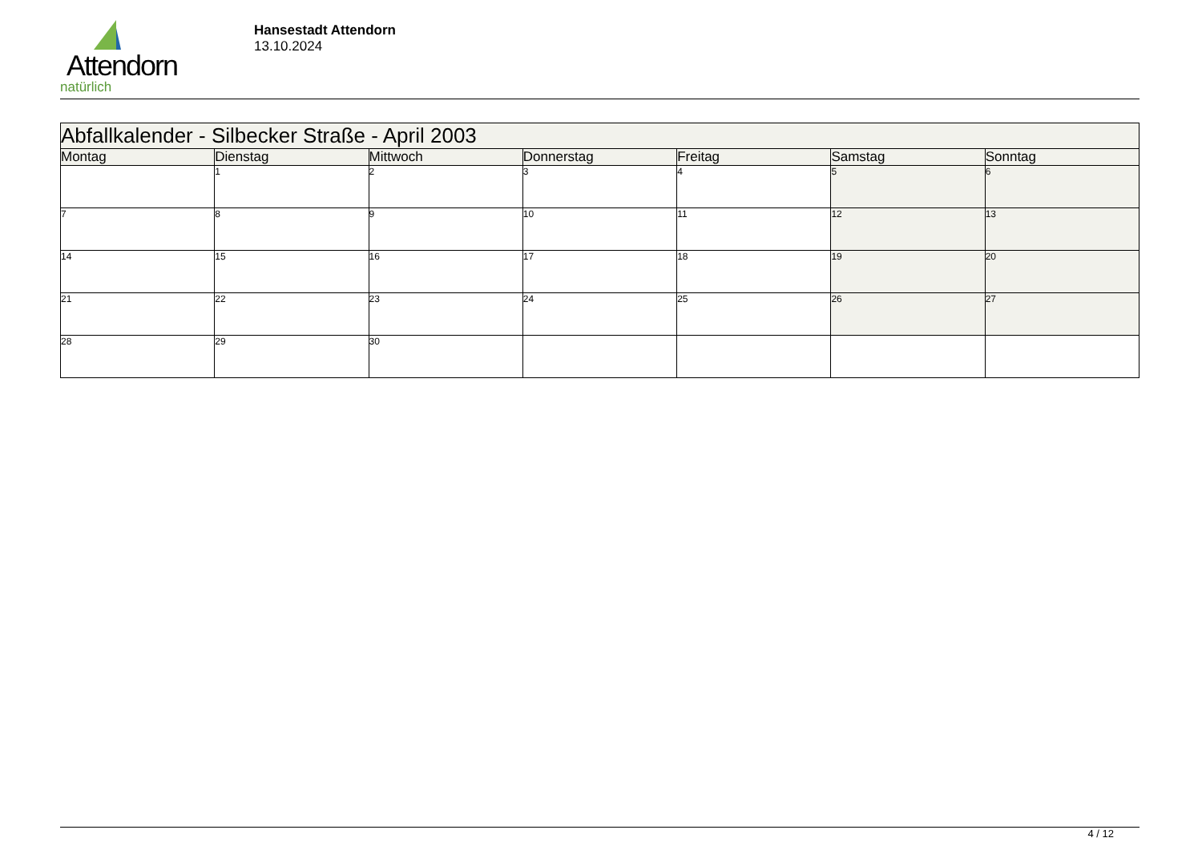Attendorn
natürlich
Hansestadt Attendorn
13.10.2024
| Abfallkalender - Silbecker Straße - April 2003 | | | | | | |
| --- | --- | --- | --- | --- | --- | --- |
| Montag | Dienstag | Mittwoch | Donnerstag | Freitag | Samstag | Sonntag |
| | 1 | 2 | 3 | 4 | 5 | 6 |
| 7 | 8 | 9 | 10 | 11 | 12 | 13 |
| 14 | 15 | 16 | 17 | 18 | 19 | 20 |
| 21 | 22 | 23 | 24 | 25 | 26 | 27 |
| 28 | 29 | 30 | | | | |
4 / 12